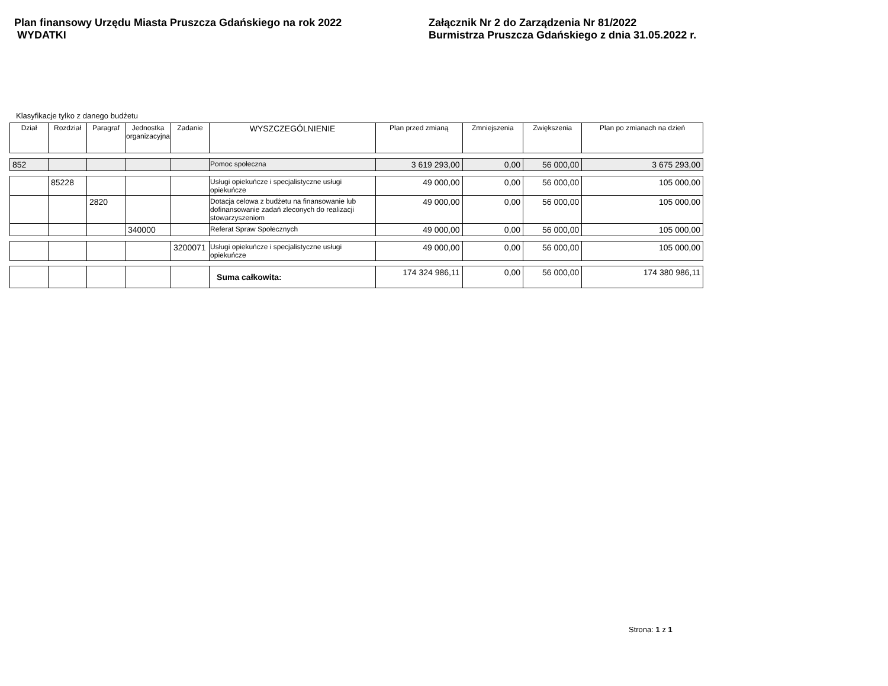Plan finansowy Urzędu Miasta Pruszcza Gdańskiego na rok 2022
WYDATKI
Załącznik Nr 2 do Zarządzenia Nr 81/2022
Burmistrza Pruszcza Gdańskiego z dnia 31.05.2022 r.
Klasyfikacje tylko z danego budżetu
| Dział | Rozdział | Paragraf | Jednostka organizacyjna | Zadanie | WYSZCZEGÓLNIENIE | Plan przed zmianą | Zmniejszenia | Zwiększenia | Plan po zmianach na dzień |
| --- | --- | --- | --- | --- | --- | --- | --- | --- | --- |
| 852 | | | | | Pomoc społeczna | 3 619 293,00 | 0,00 | 56 000,00 | 3 675 293,00 |
| | 85228 | | | | Usługi opiekuńcze i specjalistyczne usługi opiekuńcze | 49 000,00 | 0,00 | 56 000,00 | 105 000,00 |
| | | 2820 | | | Dotacja celowa z budżetu na finansowanie lub dofinansowanie zadań zleconych do realizacji stowarzyszeniom | 49 000,00 | 0,00 | 56 000,00 | 105 000,00 |
| | | | 340000 | | Referat Spraw Społecznych | 49 000,00 | 0,00 | 56 000,00 | 105 000,00 |
| | | | | 3200071 | Usługi opiekuńcze i specjalistyczne usługi opiekuńcze | 49 000,00 | 0,00 | 56 000,00 | 105 000,00 |
| | | | | | Suma całkowita: | 174 324 986,11 | 0,00 | 56 000,00 | 174 380 986,11 |
Strona: 1 z 1